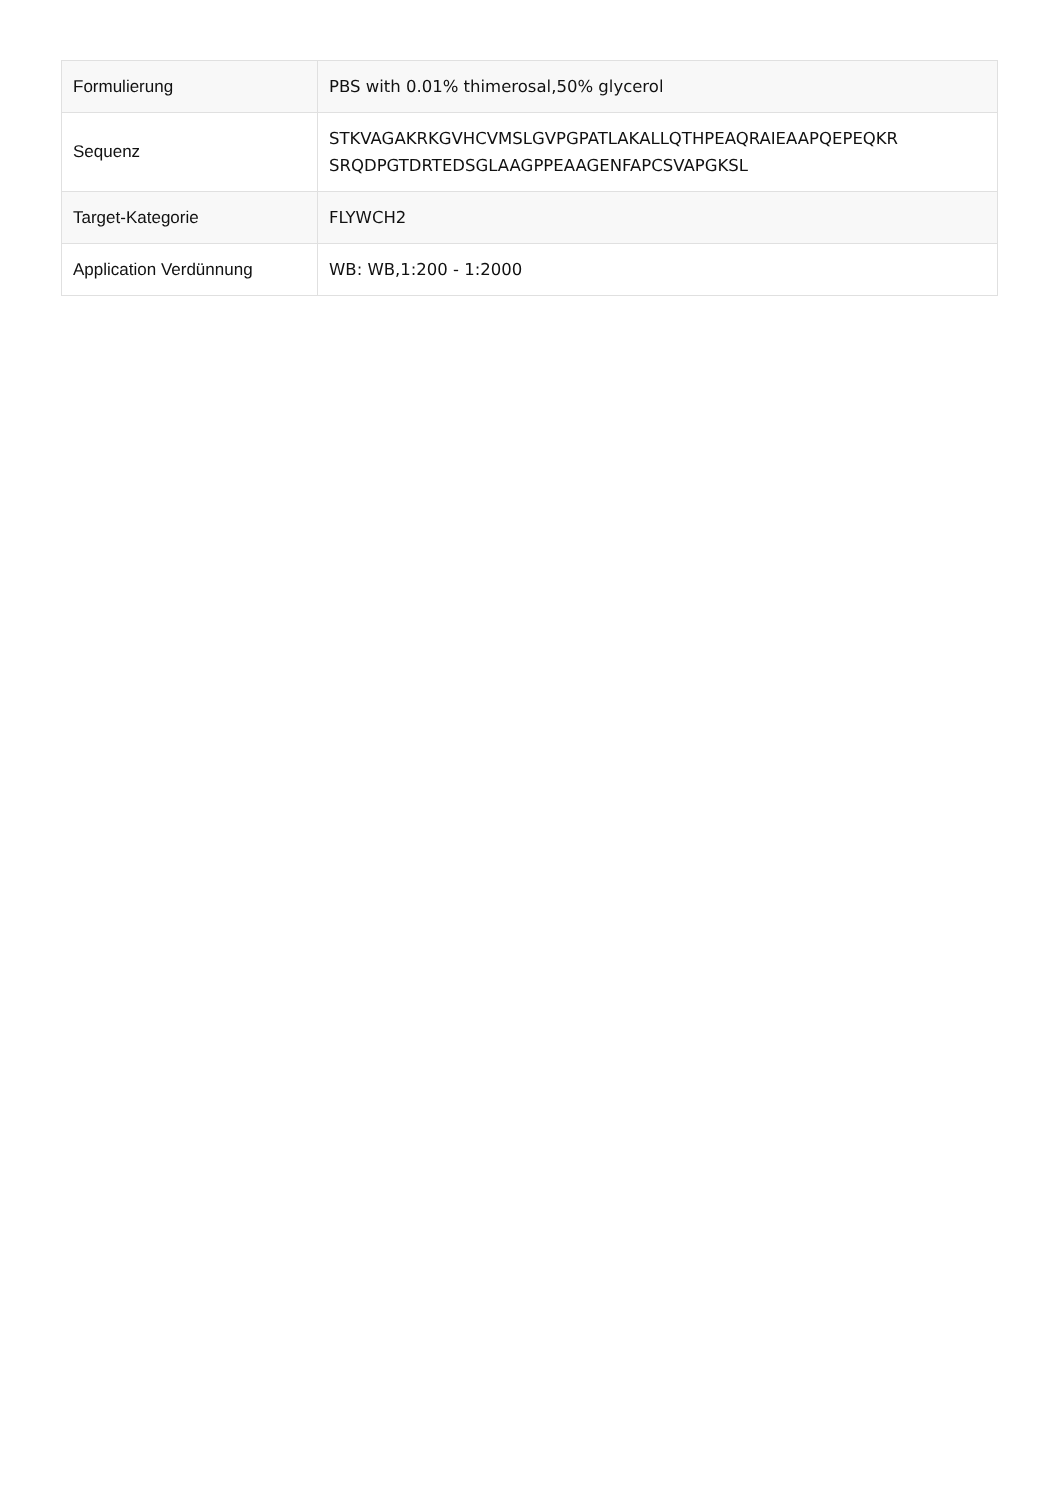| Formulierung | PBS with 0.01% thimerosal,50% glycerol |
| Sequenz | STKVAGAKRKGVHCVMSLGVPGPATLAKALLQTHPEAQRAIEAAPQEPEQKR SRQDPGTDRTEDSGLAAGPPEAAGENFAPCSVAPGKSL |
| Target-Kategorie | FLYWCH2 |
| Application Verdünnung | WB: WB,1:200 - 1:2000 |